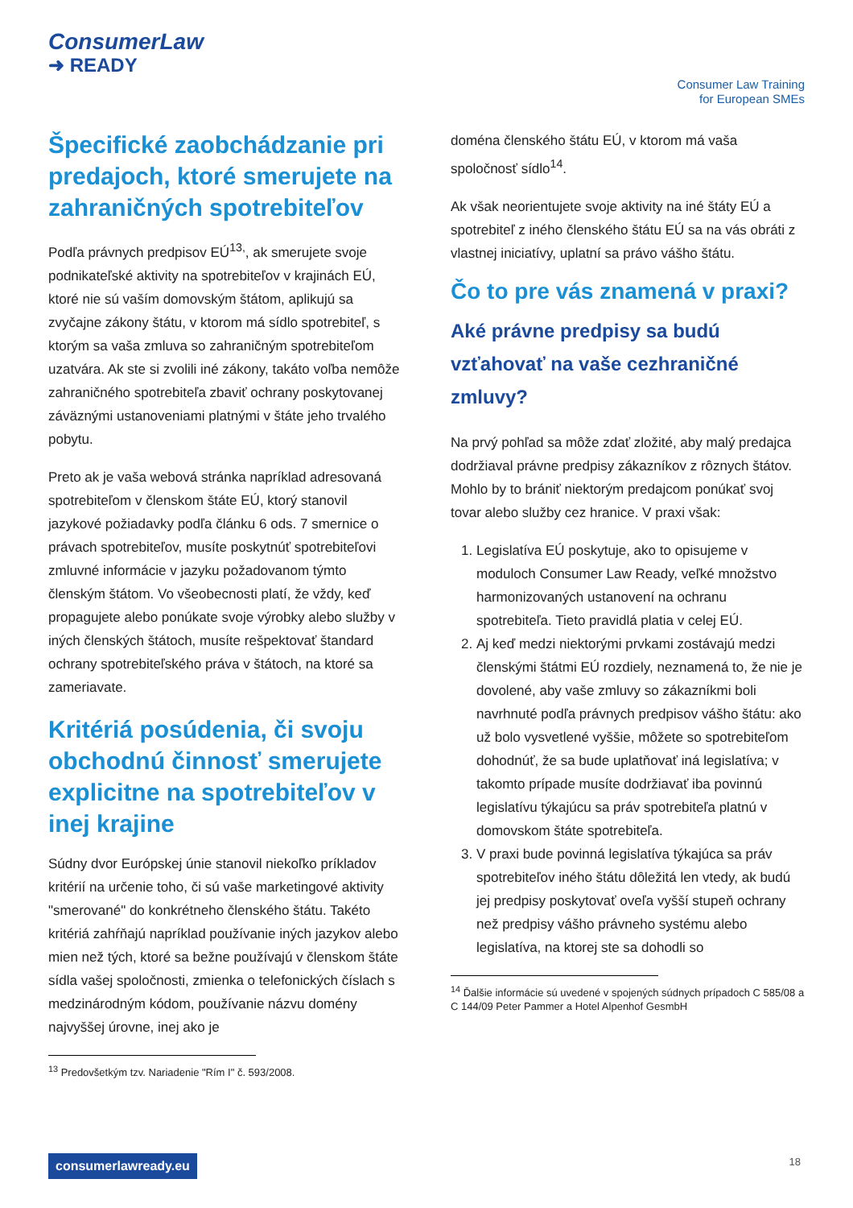ConsumerLaw
➜ READY
Consumer Law Training
for European SMEs
Špecifické zaobchádzanie pri predajoch, ktoré smerujete na zahraničných spotrebiteľov
Podľa právnych predpisov EÚ<sup>13,</sup>, ak smerujete svoje podnikateľské aktivity na spotrebiteľov v krajinách EÚ, ktoré nie sú vaším domovským štátom, aplikujú sa zvyčajne zákony štátu, v ktorom má sídlo spotrebiteľ, s ktorým sa vaša zmluva so zahraničným spotrebiteľom uzatvára. Ak ste si zvolili iné zákony, takáto voľba nemôže zahraničného spotrebiteľa zbaviť ochrany poskytovanej záväznými ustanoveniami platnými v štáte jeho trvalého pobytu.
Preto ak je vaša webová stránka napríklad adresovaná spotrebiteľom v členskom štáte EÚ, ktorý stanovil jazykové požiadavky podľa článku 6 ods. 7 smernice o právach spotrebiteľov, musíte poskytnúť spotrebiteľovi zmluvné informácie v jazyku požadovanom týmto členským štátom. Vo všeobecnosti platí, že vždy, keď propagujete alebo ponúkate svoje výrobky alebo služby v iných členských štátoch, musíte rešpektovať štandard ochrany spotrebiteľského práva v štátoch, na ktoré sa zameriavate.
Kritériá posúdenia, či svoju obchodnú činnosť smerujete explicitne na spotrebiteľov v inej krajine
Súdny dvor Európskej únie stanovil niekoľko príkladov kritérií na určenie toho, či sú vaše marketingové aktivity "smerované" do konkrétneho členského štátu. Takéto kritériá zahŕňajú napríklad používanie iných jazykov alebo mien než tých, ktoré sa bežne používajú v členskom štáte sídla vašej spoločnosti, zmienka o telefonických číslach s medzinárodným kódom, používanie názvu domény najvyššej úrovne, inej ako je
<sup>13</sup> Predovšetkým tzv. Nariadenie "Rím I" č. 593/2008.
doména členského štátu EÚ, v ktorom má vaša spoločnosť sídlo<sup>14</sup>.
Ak však neorientujete svoje aktivity na iné štáty EÚ a spotrebiteľ z iného členského štátu EÚ sa na vás obráti z vlastnej iniciatívy, uplatní sa právo vášho štátu.
Čo to pre vás znamená v praxi?
Aké právne predpisy sa budú vzťahovať na vaše cezhraničné zmluvy?
Na prvý pohľad sa môže zdať zložité, aby malý predajca dodržiaval právne predpisy zákazníkov z rôznych štátov. Mohlo by to brániť niektorým predajcom ponúkať svoj tovar alebo služby cez hranice. V praxi však:
1. Legislatíva EÚ poskytuje, ako to opisujeme v moduloch Consumer Law Ready, veľké množstvo harmonizovaných ustanovení na ochranu spotrebiteľa. Tieto pravidlá platia v celej EÚ.
2. Aj keď medzi niektorými prvkami zostávajú medzi členskými štátmi EÚ rozdiely, neznamená to, že nie je dovolené, aby vaše zmluvy so zákazníkmi boli navrhnuté podľa právnych predpisov vášho štátu: ako už bolo vysvetlené vyššie, môžete so spotrebiteľom dohodnúť, že sa bude uplatňovať iná legislatíva; v takomto prípade musíte dodržiavať iba povinnú legislatívu týkajúcu sa práv spotrebiteľa platnú v domovskom štáte spotrebiteľa.
3. V praxi bude povinná legislatíva týkajúca sa práv spotrebiteľov iného štátu dôležitá len vtedy, ak budú jej predpisy poskytovať oveľa vyšší stupeň ochrany než predpisy vášho právneho systému alebo legislatíva, na ktorej ste sa dohodli so
<sup>14</sup> Ďalšie informácie sú uvedené v spojených súdnych prípadoch C 585/08 a C 144/09 Peter Pammer a Hotel Alpenhof GesmbH
consumerlawready.eu 18